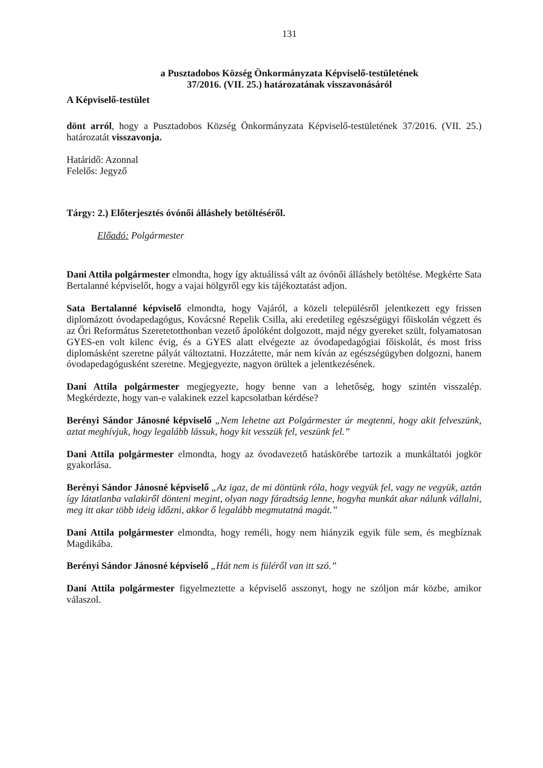131
a Pusztadobos Község Önkormányzata Képviselő-testületének
37/2016. (VII. 25.) határozatának visszavonásáról
A Képviselő-testület
dönt arról, hogy a Pusztadobos Község Önkormányzata Képviselő-testületének 37/2016. (VII. 25.) határozatát visszavonja.
Határidő: Azonnal
Felelős: Jegyző
Tárgy: 2.) Előterjesztés óvónői álláshely betöltéséről.
Előadó: Polgármester
Dani Attila polgármester elmondta, hogy így aktuálissá vált az óvónői álláshely betöltése. Megkérte Sata Bertalanné képviselőt, hogy a vajai hölgyről egy kis tájékoztatást adjon.
Sata Bertalanné képviselő elmondta, hogy Vajáról, a közeli településről jelentkezett egy frissen diplomázott óvodapedagógus, Kovácsné Repelik Csilla, aki eredetileg egészségügyi főiskolán végzett és az Őri Református Szeretetotthonban vezető ápolóként dolgozott, majd négy gyereket szült, folyamatosan GYES-en volt kilenc évig, és a GYES alatt elvégezte az óvodapedagógiai főiskolát, és most friss diplomásként szeretne pályát változtatni. Hozzátette, már nem kíván az egészségügyben dolgozni, hanem óvodapedagógusként szeretne. Megjegyezte, nagyon örültek a jelentkezésének.
Dani Attila polgármester megjegyezte, hogy benne van a lehetőség, hogy szintén visszalép. Megkérdezte, hogy van-e valakinek ezzel kapcsolatban kérdése?
Berényi Sándor Jánosné képviselő „Nem lehetne azt Polgármester úr megtenni, hogy akit felveszünk, aztat meghívjuk, hogy legalább lássuk, hogy kit vesszük fel, veszünk fel.”
Dani Attila polgármester elmondta, hogy az óvodavezető hatáskörébe tartozik a munkáltatói jogkör gyakorlása.
Berényi Sándor Jánosné képviselő „Az igaz, de mi döntünk róla, hogy vegyük fel, vagy ne vegyük, aztán így látatlanba valakiről dönteni megint, olyan nagy fáradtság lenne, hogyha munkát akar nálunk vállalni, meg itt akar több ideig időzni, akkor ő legalább megmutatná magát.”
Dani Attila polgármester elmondta, hogy reméli, hogy nem hiányzik egyik füle sem, és megbíznak Magdikába.
Berényi Sándor Jánosné képviselő „Hát nem is füléről van itt szó.”
Dani Attila polgármester figyelmeztette a képviselő asszonyt, hogy ne szóljon már közbe, amikor válaszol.